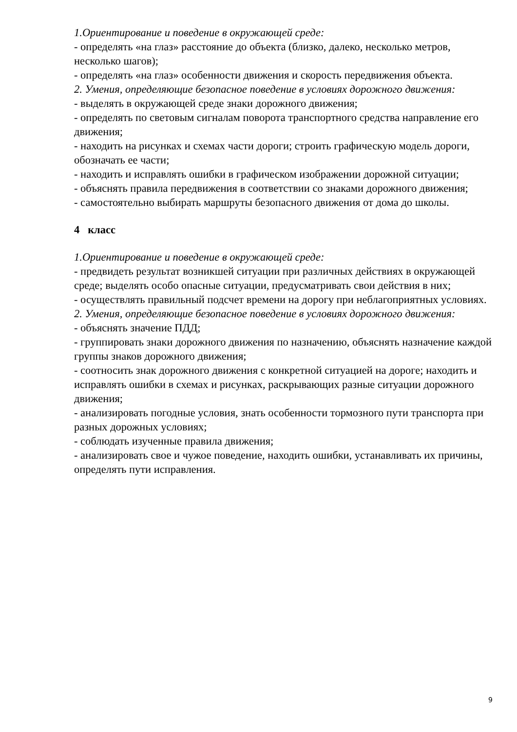1.Ориентирование и поведение в окружающей среде:
- определять «на глаз» расстояние до объекта (близко, далеко, несколько метров, несколько шагов);
- определять «на глаз» особенности движения и скорость передвижения объекта.
2. Умения, определяющие безопасное поведение в условиях дорожного движения:
- выделять в окружающей среде знаки дорожного движения;
- определять по световым сигналам поворота транспортного средства направление его движения;
- находить на рисунках и схемах части дороги; строить графическую модель дороги, обозначать ее части;
- находить и исправлять ошибки в графическом изображении дорожной ситуации;
- объяснять правила передвижения в соответствии со знаками дорожного движения;
- самостоятельно выбирать маршруты безопасного движения от дома до школы.
4 класс
1.Ориентирование и поведение в окружающей среде:
- предвидеть результат возникшей ситуации при различных действиях в окружающей среде; выделять особо опасные ситуации, предусматривать свои действия в них;
- осуществлять правильный подсчет времени на дорогу при неблагоприятных условиях.
2. Умения, определяющие безопасное поведение в условиях дорожного движения:
- объяснять значение ПДД;
- группировать знаки дорожного движения по назначению, объяснять назначение каждой группы знаков дорожного движения;
- соотносить знак дорожного движения с конкретной ситуацией на дороге; находить и исправлять ошибки в схемах и рисунках, раскрывающих разные ситуации дорожного движения;
- анализировать погодные условия, знать особенности тормозного пути транспорта при разных дорожных условиях;
- соблюдать изученные правила движения;
- анализировать свое и чужое поведение, находить ошибки, устанавливать их причины, определять пути исправления.
9